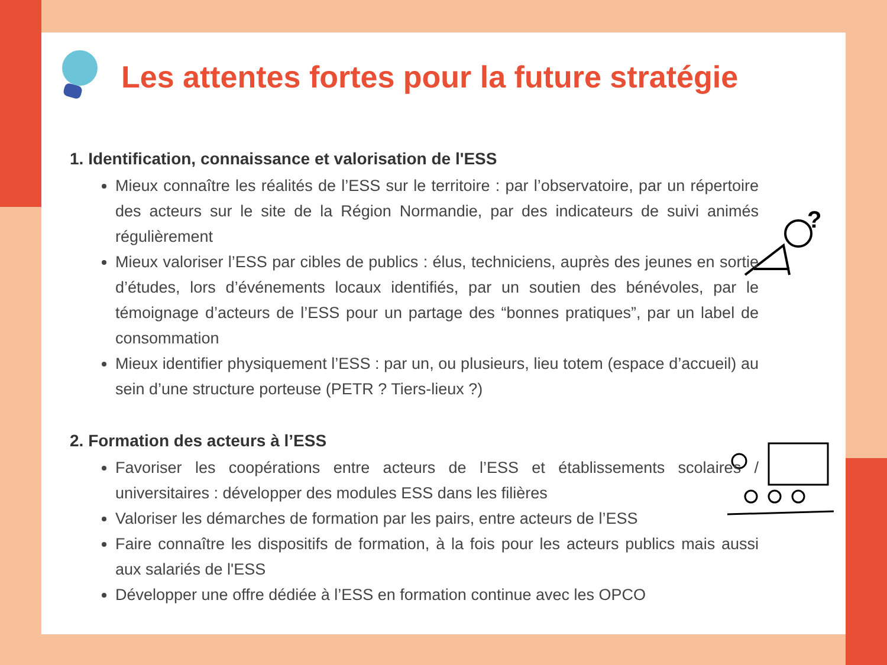Les attentes fortes pour la future stratégie
?
1. Identification, connaissance et valorisation de l'ESS
Mieux connaître les réalités de l’ESS sur le territoire : par l’observatoire, par un répertoire des acteurs sur le site de la Région Normandie, par des indicateurs de suivi animés régulièrement
Mieux valoriser l’ESS par cibles de publics : élus, techniciens, auprès des jeunes en sortie d’études, lors d’événements locaux identifiés, par un soutien des bénévoles, par le témoignage d’acteurs de l’ESS pour un partage des “bonnes pratiques”, par un label de consommation
Mieux identifier physiquement l’ESS : par un, ou plusieurs, lieu totem (espace d’accueil) au sein d’une structure porteuse (PETR ? Tiers-lieux ?)
2. Formation des acteurs à l’ESS
Favoriser les coopérations entre acteurs de l’ESS et établissements scolaires / universitaires : développer des modules ESS dans les filières
Valoriser les démarches de formation par les pairs, entre acteurs de l’ESS
Faire connaître les dispositifs de formation, à la fois pour les acteurs publics mais aussi aux salariés de l'ESS
Développer une offre dédiée à l’ESS en formation continue avec les OPCO